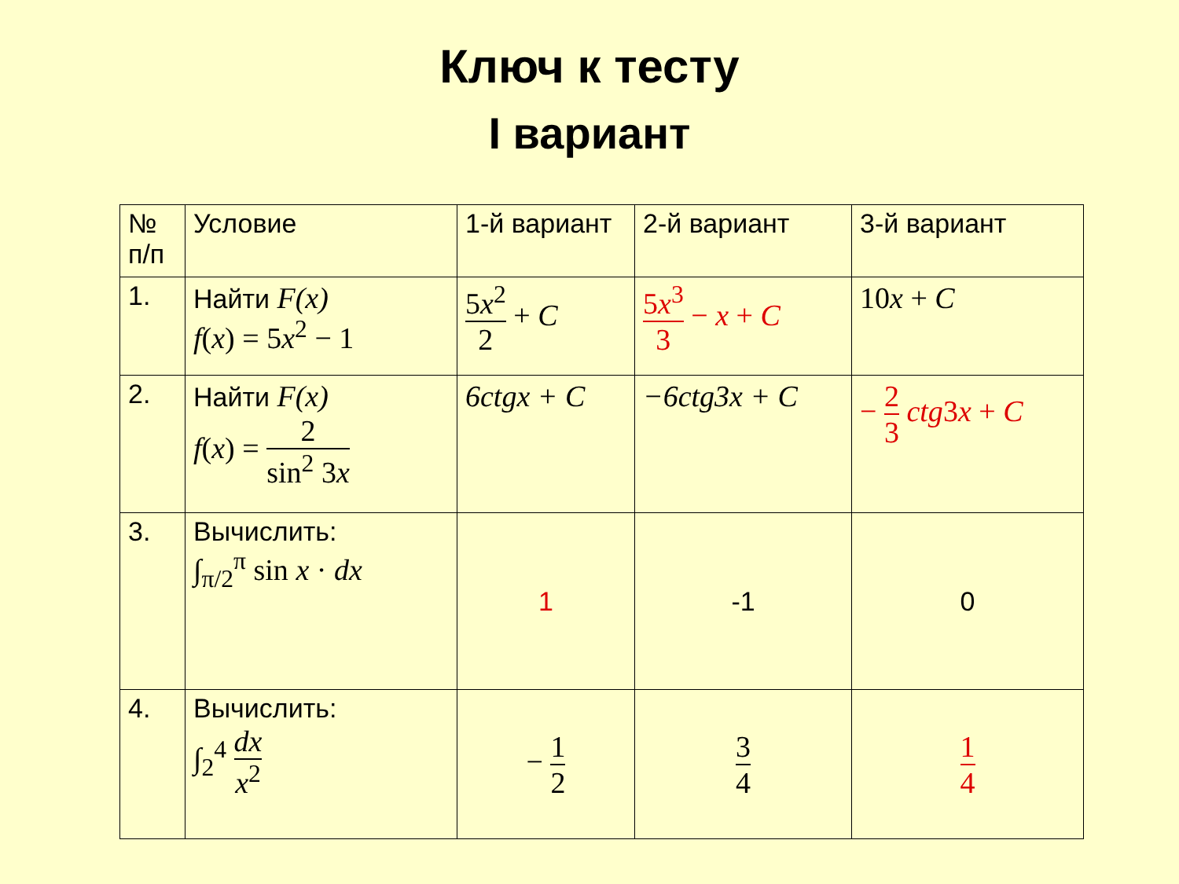Ключ к тесту
I вариант
| № п/п | Условие | 1-й вариант | 2-й вариант | 3-й вариант |
| --- | --- | --- | --- | --- |
| 1. | Найти F(x) f ( x ) = 5 x<sup>2</sup> − 1 | 5 x<sup>2</sup> 2 + C | 5 x<sup>3</sup> 3 − x + C | 10 x + C |
| 2. | Найти F(x) f ( x ) = 2 sin<sup>2</sup> 3 x | 6ctgx + C | −6ctg3x + C | − 2 3 ctg 3 x + C |
| 3. | Вычислить: ∫<sub>π/2</sub><sup>π</sup> sin x · dx | 1 | -1 | 0 |
| 4. | Вычислить: ∫<sub>2</sub><sup>4</sup> dx x<sup>2</sup> | − 1 2 | 3 4 | 1 4 |